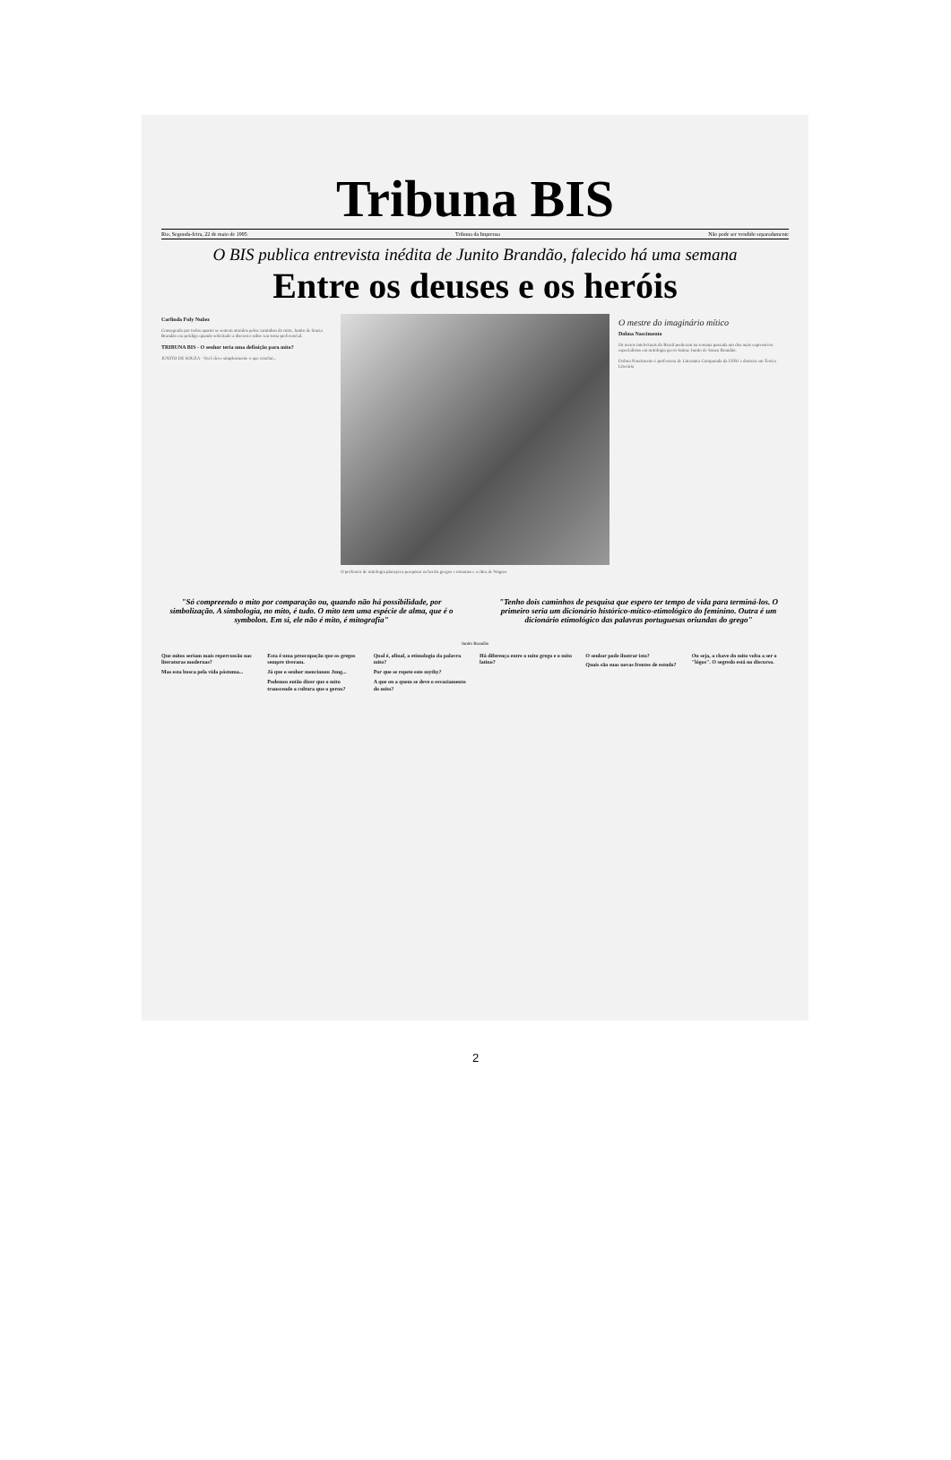Tribuna BIS
Rio, Segunda-feira, 22 de maio de 1995 Tribuna da Imprensa Não pode ser vendido separadamente
O BIS publica entrevista inédita de Junito Brandão, falecido há uma semana
Entre os deuses e os heróis
Carlinda Fuly Nuñez
Consagrado por todos quanto se sentem atraídos pelos caminhos do mito, Junito de Souza Brandão era pródigo quando solicitado a discorrer sobre seu tema preferencial.
TRIBUNA BIS - O senhor teria uma definição para mito?
JUNITO DE SOUZA - Você deve simplesmente o que concluí...
O professor de mitologia planejava pesquisar os heróis gregos e romanos e a obra de Wagner
O mestre do imaginário mítico
Dolma Nascimento
Os meios intelectuais do Brasil perderam na semana passada um dos mais expressivos especialistas em mitologia greco-latina: Junito de Souza Brandão.
Dolma Nascimento é professora de Literatura Comparada da UFRJ e doutora em Teoria Literária
"Só compreendo o mito por comparação ou, quando não há possibilidade, por simbolização. A simbologia, no mito, é tudo. O mito tem uma espécie de alma, que é o symbolon. Em si, ele não é mito, é mitografia"
"Tenho dois caminhos de pesquisa que espero ter tempo de vida para terminá-los. O primeiro seria um dicionário histórico-mítico-etimológico do feminino. Outra é um dicionário etimológico das palavras portuguesas oriundas do grego"
Junito Brandão
Que mitos seriam mais repercussão nas literaturas modernas?
Mas esta busca pela vida póstuma...
Esta é uma preocupação que os gregos sempre tiveram.
Já que o senhor mencionou Jung...
Podemos então dizer que o mito transcende a cultura que o gerou?
Qual é, afinal, a etimologia da palavra mito?
Por que se repete este mythy?
A que ou a quem se deve o esvaziamento do mito?
Há diferença entre o mito grego e o mito latino?
O senhor pode ilustrar isto?
Quais são suas novas frentes de estudo?
Ou seja, a chave do mito volta a ser o "lógos". O segredo está no discurso.
2